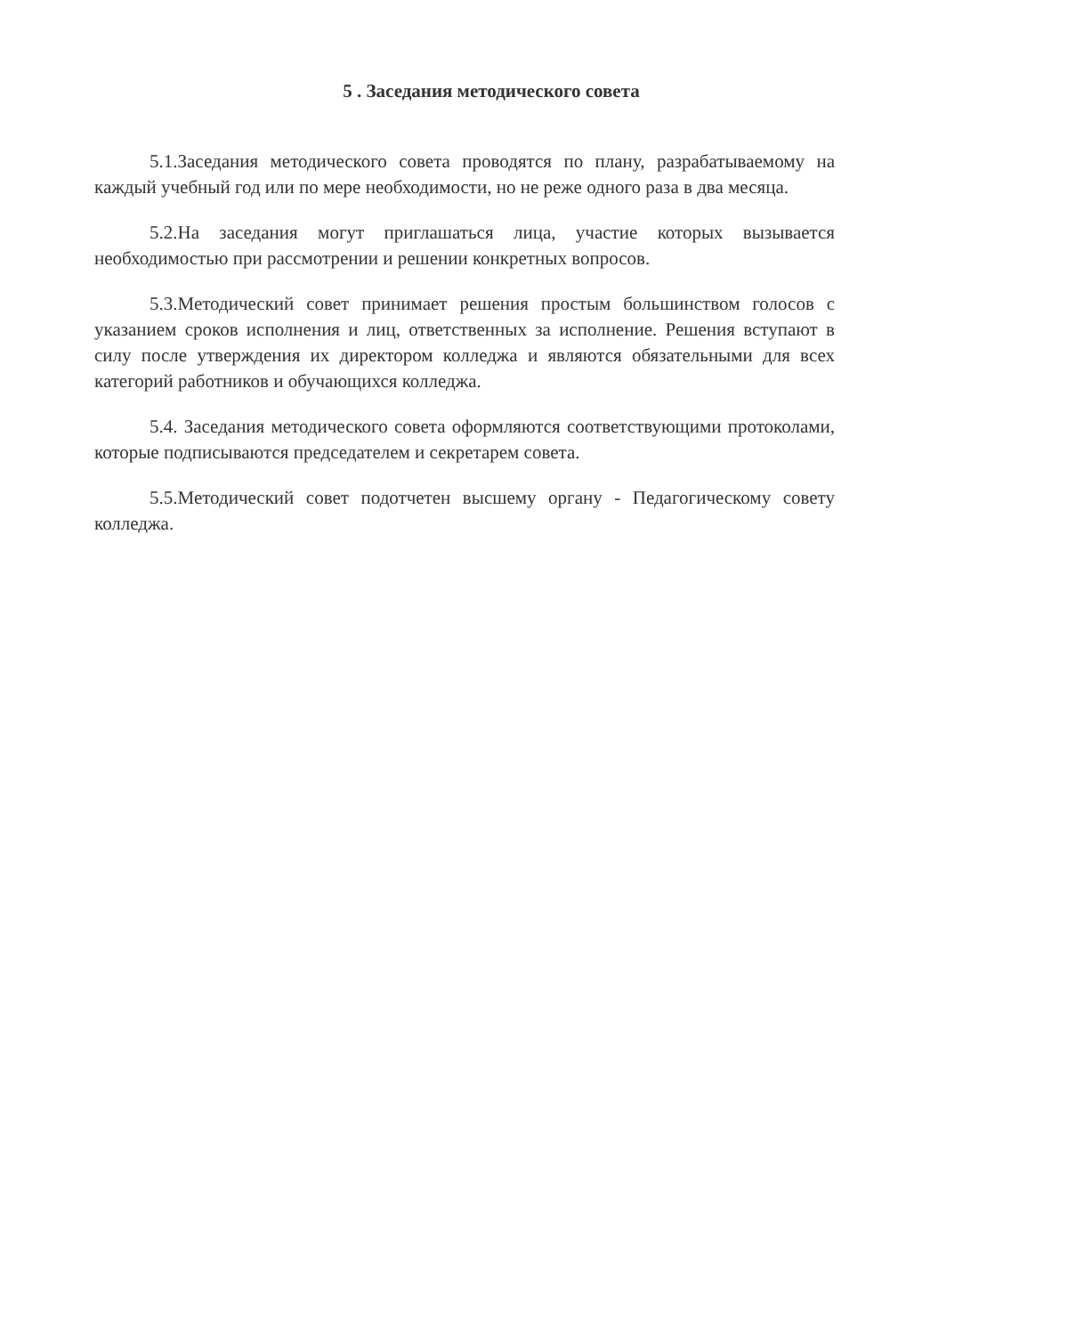5 . Заседания методического совета
5.1.Заседания методического совета проводятся по плану, разрабатываемому на каждый учебный год или по мере необходимости, но не реже одного раза в два месяца.
5.2.На заседания могут приглашаться лица, участие которых вызывается необходимостью при рассмотрении и решении конкретных вопросов.
5.3.Методический совет принимает решения простым большинством голосов с указанием сроков исполнения и лиц, ответственных за исполнение. Решения вступают в силу после утверждения их директором колледжа и являются обязательными для всех категорий работников и обучающихся колледжа.
5.4. Заседания методического совета оформляются соответствующими протоколами, которые подписываются председателем и секретарем совета.
5.5.Методический совет подотчетен высшему органу - Педагогическому совету колледжа.